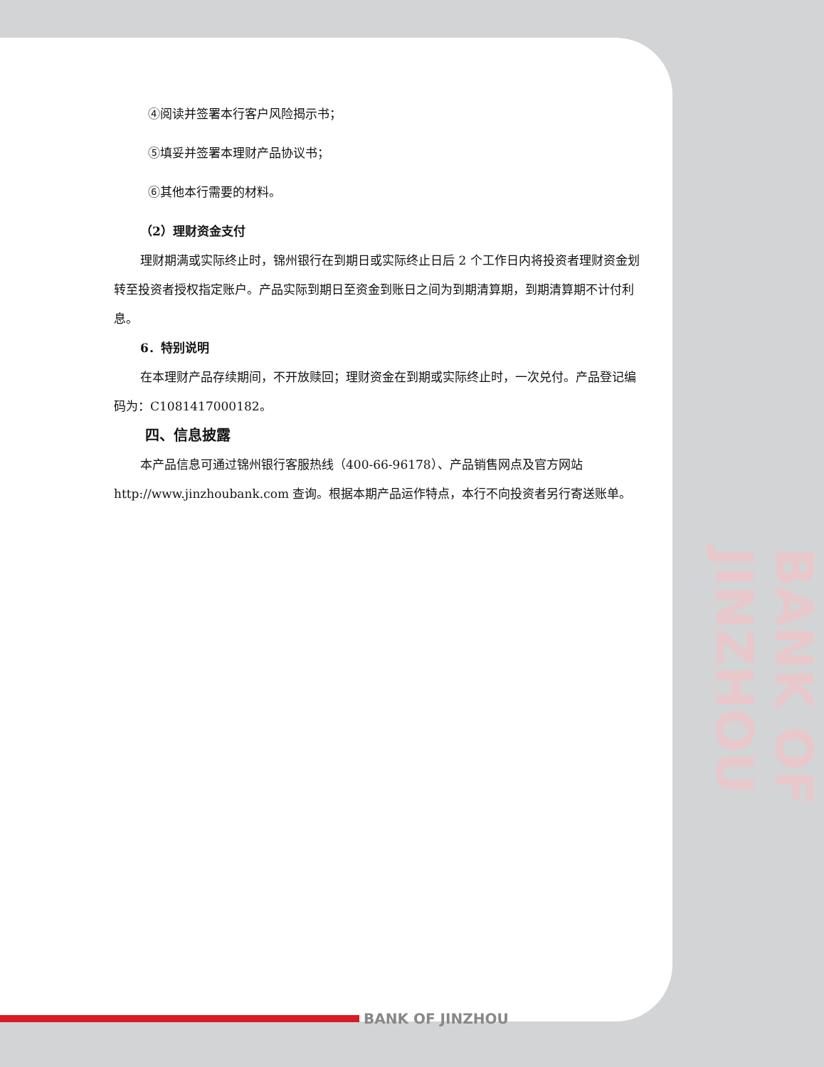④阅读并签署本行客户风险揭示书；
⑤填妥并签署本理财产品协议书；
⑥其他本行需要的材料。
（2）理财资金支付
理财期满或实际终止时，锦州银行在到期日或实际终止日后 2 个工作日内将投资者理财资金划转至投资者授权指定账户。产品实际到期日至资金到账日之间为到期清算期，到期清算期不计付利息。
6．特别说明
在本理财产品存续期间，不开放赎回；理财资金在到期或实际终止时，一次兑付。产品登记编码为：C1081417000182。
四、信息披露
本产品信息可通过锦州银行客服热线（400-66-96178）、产品销售网点及官方网站 http://www.jinzhoubank.com 查询。根据本期产品运作特点，本行不向投资者另行寄送账单。
BANK OF JINZHOU
BANK OF JINZHOU